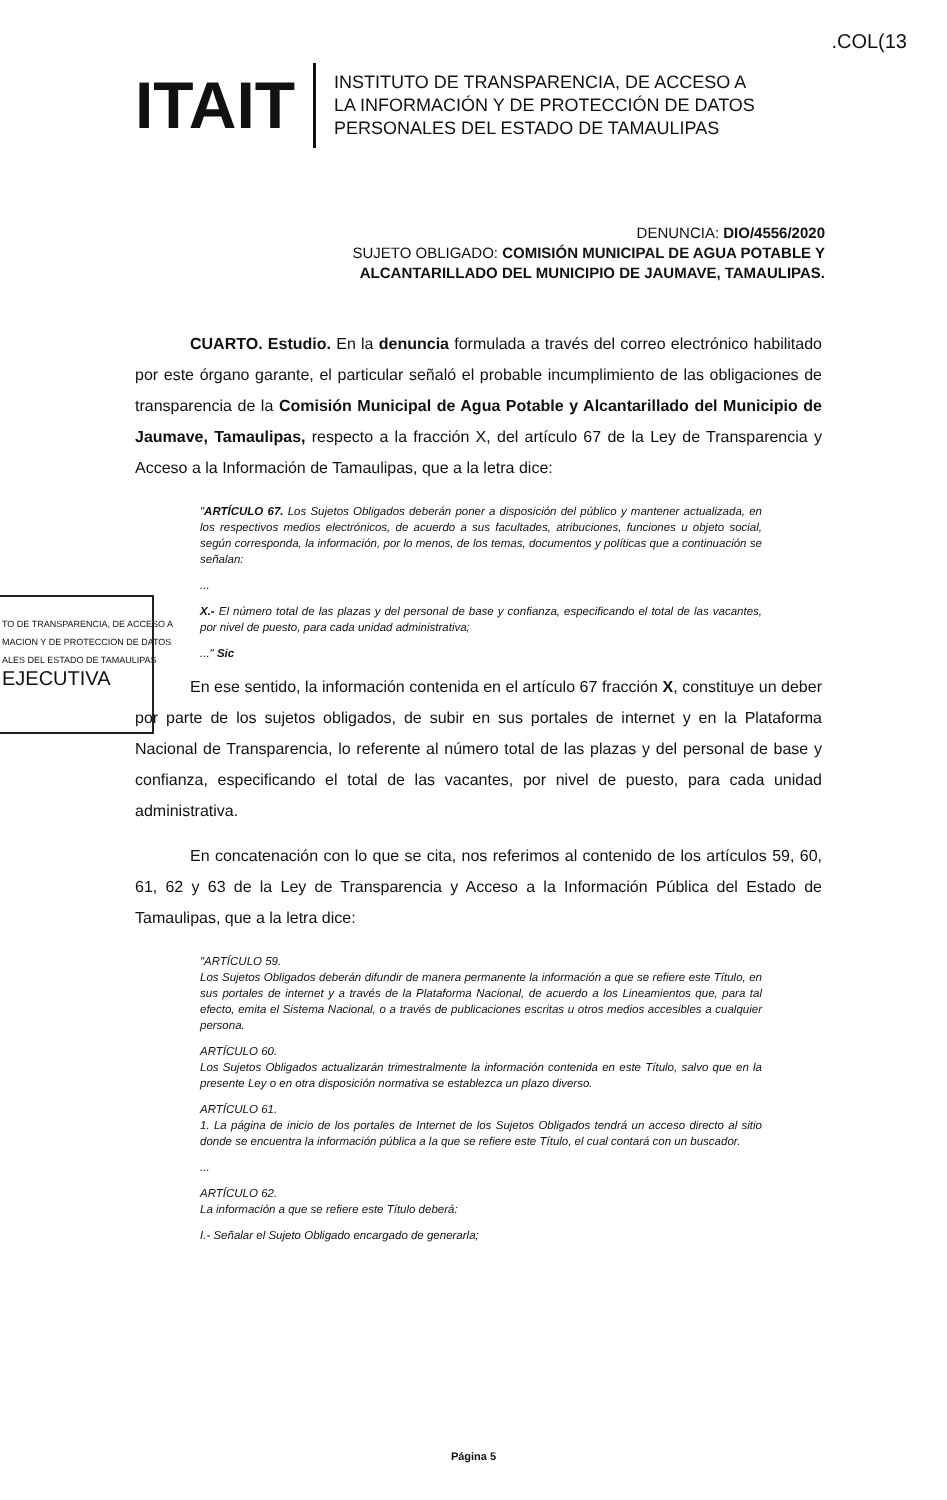.COL(13
ITAIT
INSTITUTO DE TRANSPARENCIA, DE ACCESO A
LA INFORMACIÓN Y DE PROTECCIÓN DE DATOS
PERSONALES DEL ESTADO DE TAMAULIPAS
DENUNCIA: DIO/4556/2020
SUJETO OBLIGADO: COMISIÓN MUNICIPAL DE AGUA POTABLE Y
ALCANTARILLADO DEL MUNICIPIO DE JAUMAVE, TAMAULIPAS.
CUARTO. Estudio. En la denuncia formulada a través del correo electrónico habilitado por este órgano garante, el particular señaló el probable incumplimiento de las obligaciones de transparencia de la Comisión Municipal de Agua Potable y Alcantarillado del Municipio de Jaumave, Tamaulipas, respecto a la fracción X, del artículo 67 de la Ley de Transparencia y Acceso a la Información de Tamaulipas, que a la letra dice:
"ARTÍCULO 67. Los Sujetos Obligados deberán poner a disposición del público y mantener actualizada, en los respectivos medios electrónicos, de acuerdo a sus facultades, atribuciones, funciones u objeto social, según corresponda, la información, por lo menos, de los temas, documentos y políticas que a continuación se señalan:
...
X.- El número total de las plazas y del personal de base y confianza, especificando el total de las vacantes, por nivel de puesto, para cada unidad administrativa;
..." Sic
En ese sentido, la información contenida en el artículo 67 fracción X, constituye un deber por parte de los sujetos obligados, de subir en sus portales de internet y en la Plataforma Nacional de Transparencia, lo referente al número total de las plazas y del personal de base y confianza, especificando el total de las vacantes, por nivel de puesto, para cada unidad administrativa.
En concatenación con lo que se cita, nos referimos al contenido de los artículos 59, 60, 61, 62 y 63 de la Ley de Transparencia y Acceso a la Información Pública del Estado de Tamaulipas, que a la letra dice:
"ARTÍCULO 59.
Los Sujetos Obligados deberán difundir de manera permanente la información a que se refiere este Título, en sus portales de internet y a través de la Plataforma Nacional, de acuerdo a los Lineamientos que, para tal efecto, emita el Sistema Nacional, o a través de publicaciones escritas u otros medios accesibles a cualquier persona.
ARTÍCULO 60.
Los Sujetos Obligados actualizarán trimestralmente la información contenida en este Título, salvo que en la presente Ley o en otra disposición normativa se establezca un plazo diverso.
ARTÍCULO 61.
1. La página de inicio de los portales de Internet de los Sujetos Obligados tendrá un acceso directo al sitio donde se encuentra la información pública a la que se refiere este Título, el cual contará con un buscador.
...
ARTÍCULO 62.
La información a que se refiere este Título deberá:
I.- Señalar el Sujeto Obligado encargado de generarla;
TO DE TRANSPARENCIA, DE ACCESO A
MACION Y DE PROTECCION DE DATOS
ALES DEL ESTADO DE TAMAULIPAS
EJECUTIVA
Página 5